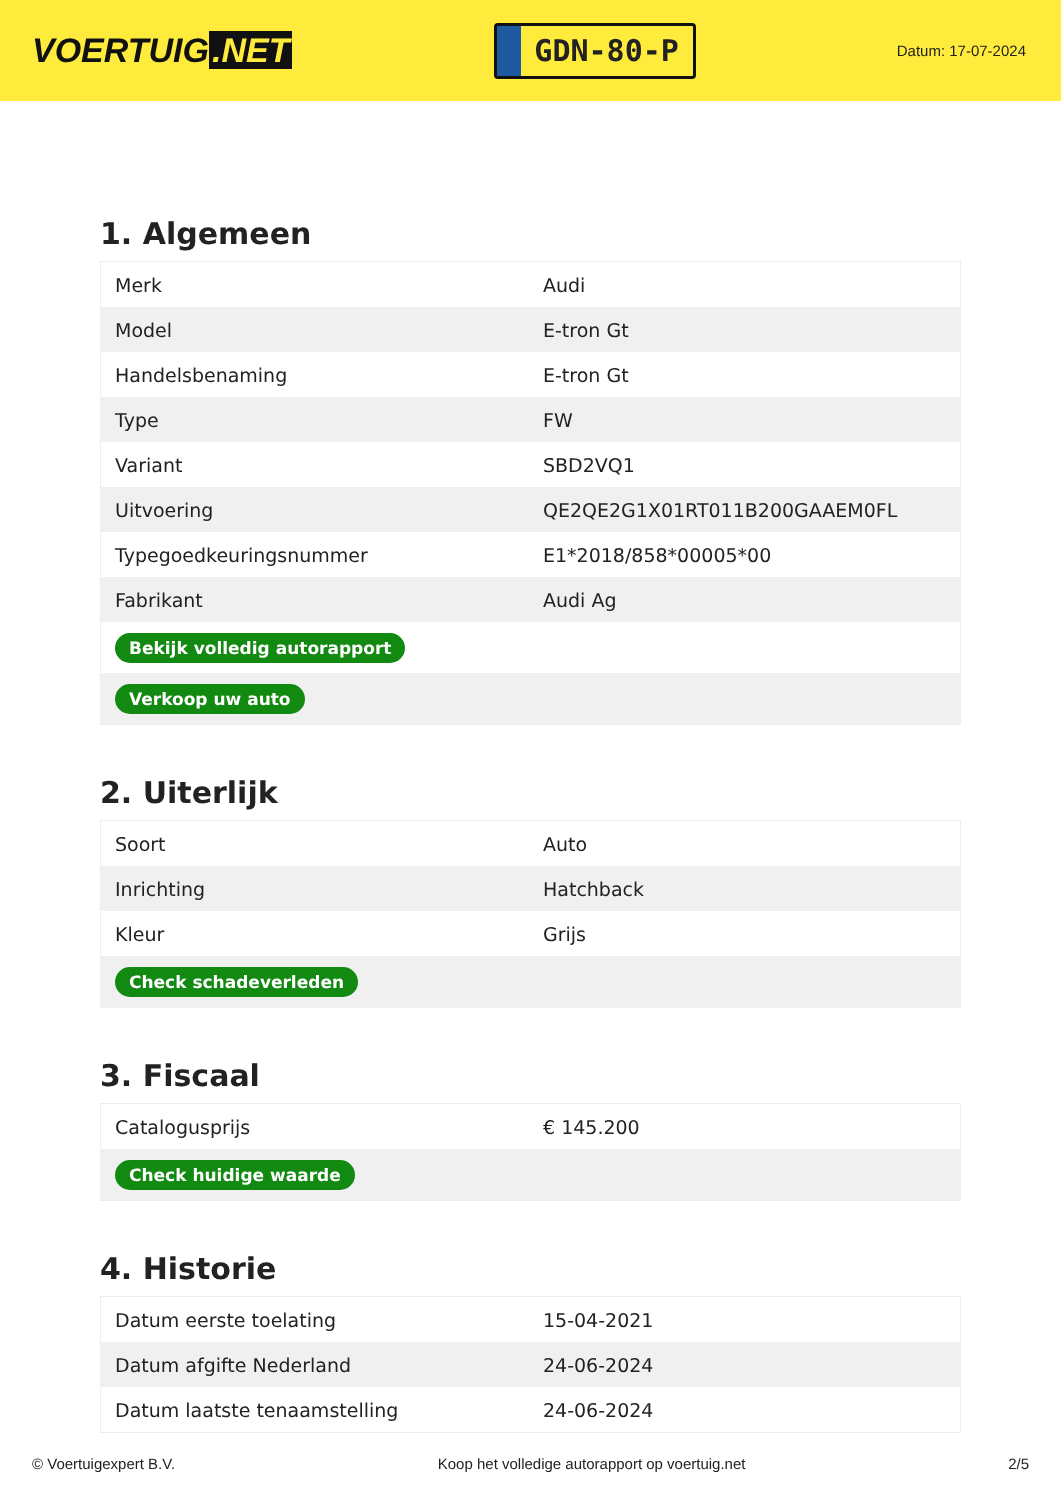VOERTUIG.NET
GDN-80-P
Datum: 17-07-2024
1. Algemeen
| Merk | Audi |
| Model | E-tron Gt |
| Handelsbenaming | E-tron Gt |
| Type | FW |
| Variant | SBD2VQ1 |
| Uitvoering | QE2QE2G1X01RT011B200GAAEM0FL |
| Typegoedkeuringsnummer | E1*2018/858*00005*00 |
| Fabrikant | Audi Ag |
| Bekijk volledig autorapport | |
| Verkoop uw auto | |
2. Uiterlijk
| Soort | Auto |
| Inrichting | Hatchback |
| Kleur | Grijs |
| Check schadeverleden | |
3. Fiscaal
| Catalogusprijs | € 145.200 |
| Check huidige waarde | |
4. Historie
| Datum eerste toelating | 15-04-2021 |
| Datum afgifte Nederland | 24-06-2024 |
| Datum laatste tenaamstelling | 24-06-2024 |
© Voertuigexpert B.V. Koop het volledige autorapport op voertuig.net 2/5